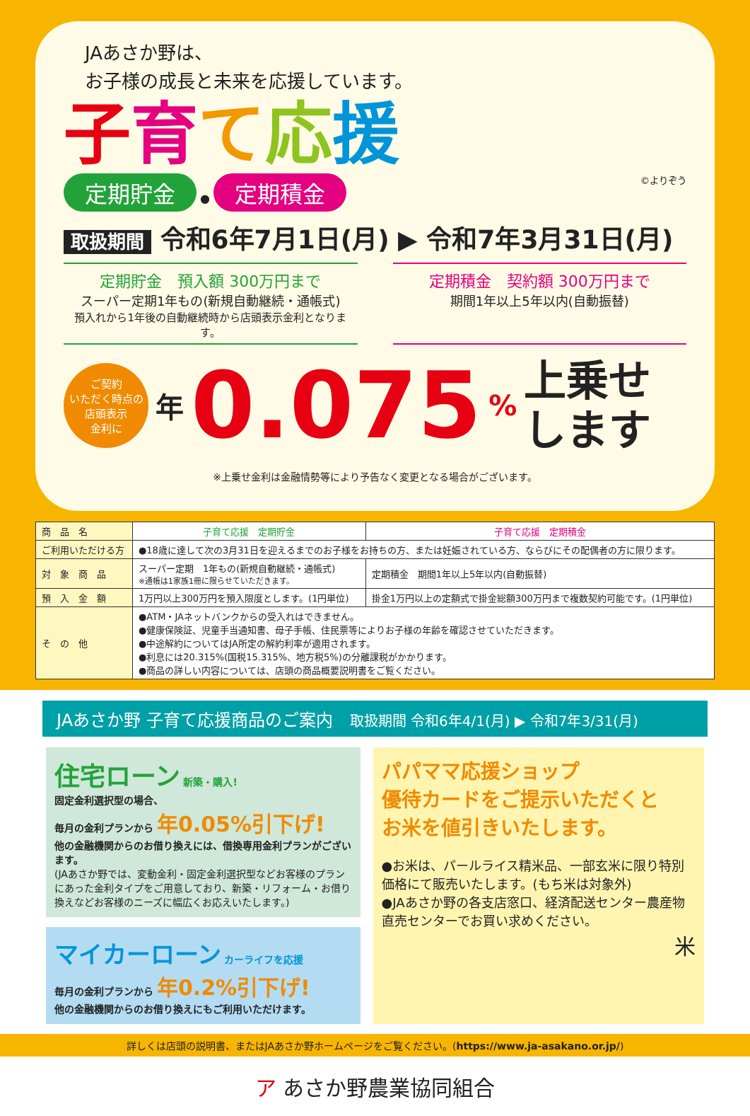JAあさか野は、
お子様の成長と未来を応援しています。
子育て応援
定期貯金 ● 定期積金 ©よりぞう
取扱期間 令和6年7月1日(月) ▶ 令和7年3月31日(月)
定期貯金　預入額 300万円まで
スーパー定期1年もの(新規自動継続・通帳式)
預入れから1年後の自動継続時から店頭表示金利となります。
定期積金　契約額 300万円まで
期間1年以上5年以内(自動振替)
ご契約
いただく時点の
店頭表示
金利に
年 0.075% 上乗せ
します
※上乗せ金利は金融情勢等により予告なく変更となる場合がございます。
| 商 品 名 | 子育て応援 定期貯金 | 子育て応援 定期積金 |
| ご利用いただける方 | ●18歳に達して次の3月31日を迎えるまでのお子様をお持ちの方、または妊娠されている方、ならびにその配偶者の方に限ります。 | |
| 対 象 商 品 | スーパー定期 1年もの(新規自動継続・通帳式) ※通帳は1家族1冊に限らせていただきます。 | 定期積金 期間1年以上5年以内(自動振替) |
| 預 入 金 額 | 1万円以上300万円を預入限度とします。(1円単位) | 掛金1万円以上の定額式で掛金総額300万円まで複数契約可能です。(1円単位) |
| そ の 他 | ●ATM・JAネットバンクからの受入れはできません。 ●健康保険証、児童手当通知書、母子手帳、住民票等によりお子様の年齢を確認させていただきます。 ●中途解約についてはJA所定の解約利率が適用されます。 ●利息には20.315%(国税15.315%、地方税5%)の分離課税がかかります。 ●商品の詳しい内容については、店頭の商品概要説明書をご覧ください。 | |
JAあさか野 子育て応援商品のご案内　取扱期間 令和6年4/1(月) ▶ 令和7年3/31(月)
住宅ローン 新築・購入!
固定金利選択型の場合、
毎月の金利プランから 年0.05%引下げ!
他の金融機関からのお借り換えには、借換専用金利プランがございます。
(JAあさか野では、変動金利・固定金利選択型などお客様のプランにあった金利タイプをご用意しており、新築・リフォーム・お借り換えなどお客様のニーズに幅広くお応えいたします。)
マイカーローン カーライフを応援
毎月の金利プランから 年0.2%引下げ!
他の金融機関からのお借り換えにもご利用いただけます。
パパママ応援ショップ
優待カードをご提示いただくと
お米を値引きいたします。
●お米は、パールライス精米品、一部玄米に限り特別価格にて販売いたします。(もち米は対象外)
●JAあさか野の各支店窓口、経済配送センター農産物直売センターでお買い求めください。
米
詳しくは店頭の説明書、またはJAあさか野ホームページをご覧ください。(https://www.ja-asakano.or.jp/)
ア あさか野農業協同組合